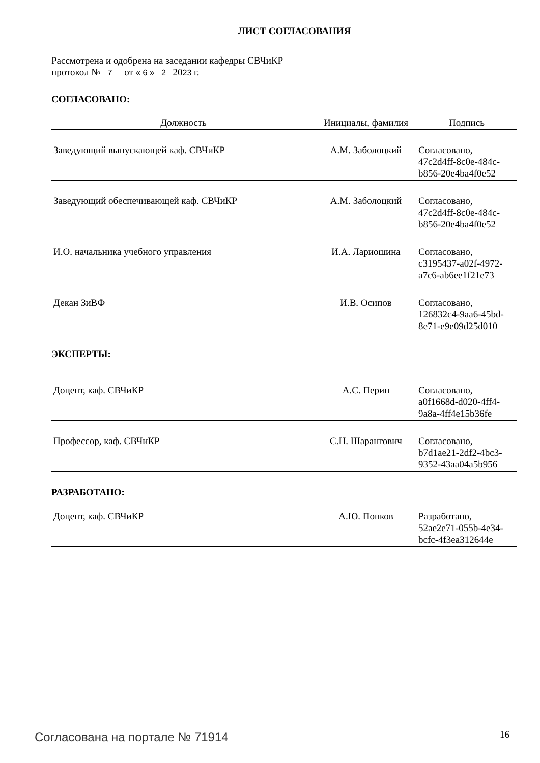ЛИСТ СОГЛАСОВАНИЯ
Рассмотрена и одобрена на заседании кафедры СВЧиКР
протокол № 7 от « 6 » 2 2023 г.
СОГЛАСОВАНО:
| Должность | Инициалы, фамилия | Подпись |
| --- | --- | --- |
| Заведующий выпускающей каф. СВЧиКР | А.М. Заболоцкий | Согласовано, 47c2d4ff-8c0e-484c- b856-20e4ba4f0e52 |
| Заведующий обеспечивающей каф. СВЧиКР | А.М. Заболоцкий | Согласовано, 47c2d4ff-8c0e-484c- b856-20e4ba4f0e52 |
| И.О. начальника учебного управления | И.А. Лариошина | Согласовано, c3195437-a02f-4972- a7c6-ab6ee1f21e73 |
| Декан ЗиВФ | И.В. Осипов | Согласовано, 126832c4-9aa6-45bd- 8e71-e9e09d25d010 |
ЭКСПЕРТЫ:
| Доцент, каф. СВЧиКР | А.С. Перин | Согласовано, a0f1668d-d020-4ff4- 9a8a-4ff4e15b36fe |
| Профессор, каф. СВЧиКР | С.Н. Шарангович | Согласовано, b7d1ae21-2df2-4bc3- 9352-43aa04a5b956 |
РАЗРАБОТАНО:
| Доцент, каф. СВЧиКР | А.Ю. Попков | Разработано, 52ae2e71-055b-4e34- bcfc-4f3ea312644e |
Согласована на портале № 71914 16